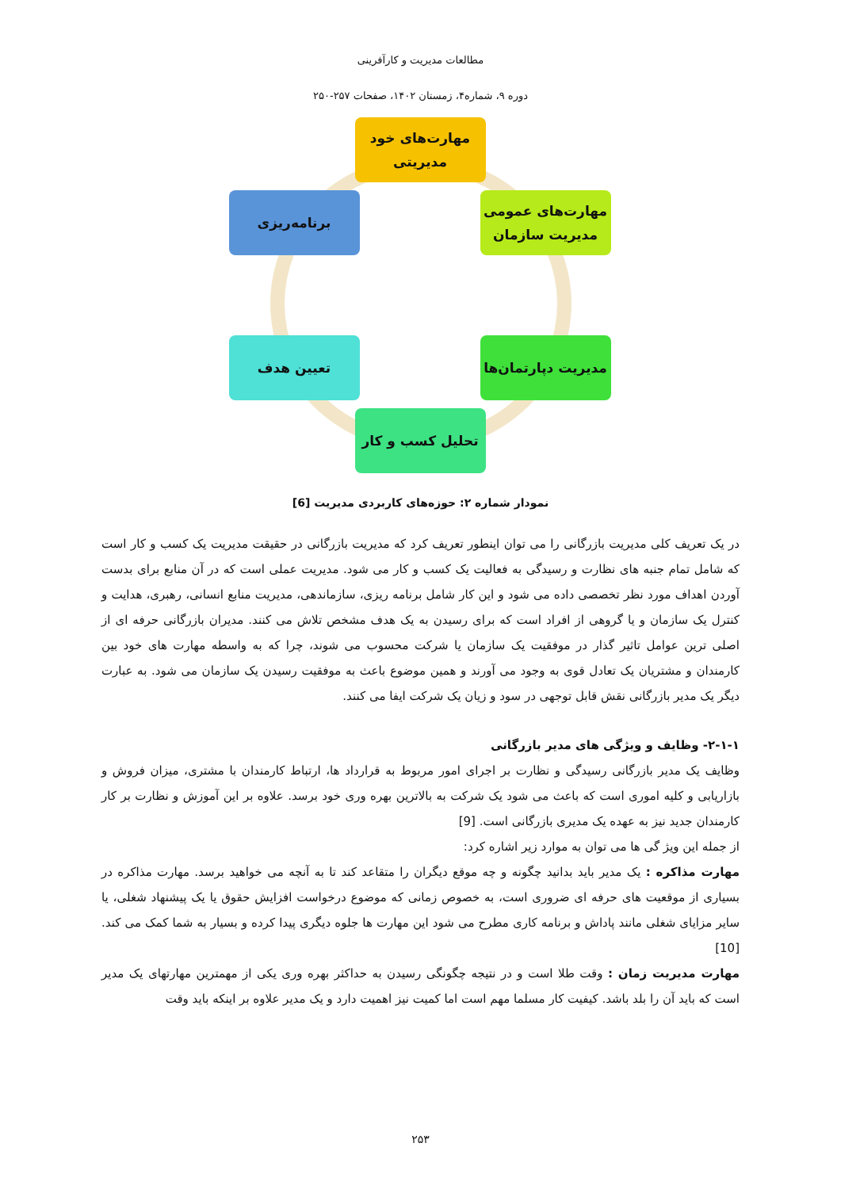مطالعات مدیریت و کارآفرینی
دوره ۹، شماره۴، زمستان ۱۴۰۲، صفحات ۲۵۷-۲۵۰
مهارت‌های خود
مدیریتی
مهارت‌های عمومی
مدیریت سازمان
برنامه‌ریزی
مدیریت دپارتمان‌ها
تعیین هدف
تحلیل کسب و کار
نمودار شماره ۲: حوزه‌های کاربردی مدیریت [6]
در یک تعریف کلی مدیریت بازرگانی را می توان اینطور تعریف کرد که مدیریت بازرگانی در حقیقت مدیریت یک کسب و کار است که شامل تمام جنبه های نظارت و رسیدگی به فعالیت یک کسب و کار می شود. مدیریت عملی است که در آن منابع برای بدست آوردن اهداف مورد نظر تخصصی داده می شود و این کار شامل برنامه ریزی، سازماندهی، مدیریت منابع انسانی، رهبری، هدایت و کنترل یک سازمان و یا گروهی از افراد است که برای رسیدن به یک هدف مشخص تلاش می کنند. مدیران بازرگانی حرفه ای از اصلی ترین عوامل تاثیر گذار در موفقیت یک سازمان یا شرکت محسوب می شوند، چرا که به واسطه مهارت های خود بین کارمندان و مشتریان یک تعادل قوی به وجود می آورند و همین موضوع باعث به موفقیت رسیدن یک سازمان می شود. به عبارت دیگر یک مدیر بازرگانی نقش قابل توجهی در سود و زیان یک شرکت ایفا می کنند.
۲-۱-۱- وظایف و ویژگی های مدیر بازرگانی
وظایف یک مدیر بازرگانی رسیدگی و نظارت بر اجرای امور مربوط به قرارداد ها، ارتباط کارمندان با مشتری، میزان فروش و بازاریابی و کلیه اموری است که باعث می شود یک شرکت به بالاترین بهره وری خود برسد. علاوه بر این آموزش و نظارت بر کار کارمندان جدید نیز به عهده یک مدیری بازرگانی است. [9]
از جمله این ویژ گی ها می توان به موارد زیر اشاره کرد:
مهارت مذاکره : یک مدیر باید بدانید چگونه و چه موقع دیگران را متقاعد کند تا به آنچه می خواهید برسد. مهارت مذاکره در بسیاری از موقعیت های حرفه ای ضروری است، به خصوص زمانی که موضوع درخواست افزایش حقوق یا یک پیشنهاد شغلی، یا سایر مزایای شغلی مانند پاداش و برنامه کاری مطرح می شود این مهارت ها جلوه دیگری پیدا کرده و بسیار به شما کمک می کند.[10]
مهارت مدیریت زمان : وقت طلا است و در نتیجه چگونگی رسیدن به حداکثر بهره وری یکی از مهمترین مهارتهای یک مدیر است که باید آن را بلد باشد. کیفیت کار مسلما مهم است اما کمیت نیز اهمیت دارد و یک مدیر علاوه بر اینکه باید وقت
۲۵۳